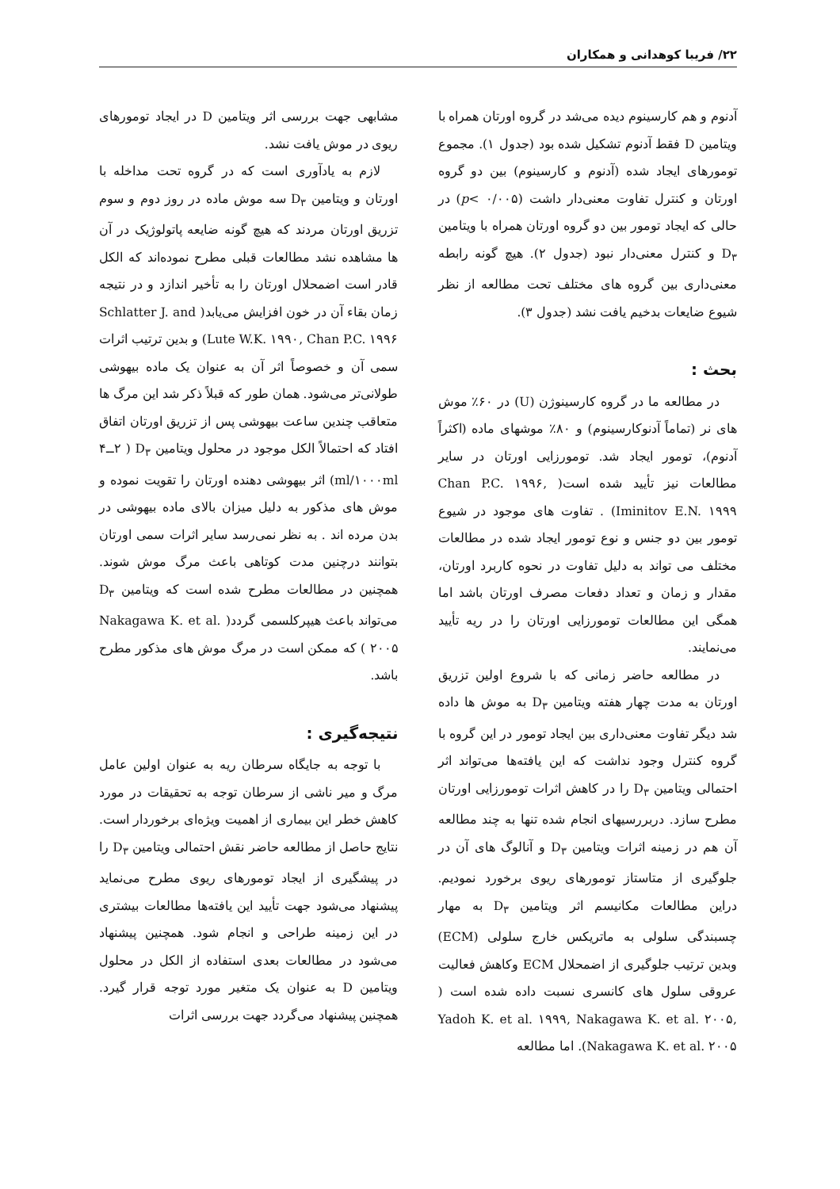۲۲/ فریبا کوهدانی و همکاران
آدنوم و هم کارسینوم دیده می‌شد در گروه اورتان همراه با ویتامین D فقط آدنوم تشکیل شده بود (جدول ۱). مجموع تومورهای ایجاد شده (آدنوم و کارسینوم) بین دو گروه اورتان و کنترل تفاوت معنی‌دار داشت (p< ۰/۰۰۵) در حالی که ایجاد تومور بین دو گروه اورتان همراه با ویتامین D<sub>۳</sub> و کنترل معنی‌دار نبود (جدول ۲). هیچ گونه رابطه معنی‌داری بین گروه های مختلف تحت مطالعه از نظر شیوع ضایعات بدخیم یافت نشد (جدول ۳).
بحث :
در مطالعه ما در گروه کارسینوژن (U) در ۶۰٪ موش های نر (تماماً آدنوکارسینوم) و ۸۰٪ موشهای ماده (اکثراً آدنوم)، تومور ایجاد شد. تومورزایی اورتان در سایر مطالعات نیز تأیید شده است( Chan P.C. ۱۹۹۶, Iminitov E.N. ۱۹۹۹) . تفاوت های موجود در شیوع تومور بین دو جنس و نوع تومور ایجاد شده در مطالعات مختلف می تواند به دلیل تفاوت در نحوه کاربرد اورتان، مقدار و زمان و تعداد دفعات مصرف اورتان باشد اما همگی این مطالعات تومورزایی اورتان را در ریه تأیید می‌نمایند.
در مطالعه حاضر زمانی که با شروع اولین تزریق اورتان به مدت چهار هفته ویتامین D<sub>۳</sub> به موش ها داده شد دیگر تفاوت معنی‌داری بین ایجاد تومور در این گروه با گروه کنترل وجود نداشت که این یافته‌ها می‌تواند اثر احتمالی ویتامین D<sub>۳</sub> را در کاهش اثرات تومورزایی اورتان مطرح سازد. دربررسیهای انجام شده تنها به چند مطالعه آن هم در زمینه اثرات ویتامین D<sub>۳</sub> و آنالوگ های آن در جلوگیری از متاستاز تومورهای ریوی برخورد نمودیم. دراین مطالعات مکانیسم اثر ویتامین D<sub>۳</sub> به مهار چسبندگی سلولی به ماتریکس خارج سلولی (ECM) وبدین ترتیب جلوگیری از اضمحلال ECM وکاهش فعالیت عروقی سلول های کانسری نسبت داده شده است ( Yadoh K. et al. ۱۹۹۹, Nakagawa K. et al. ۲۰۰۵, Nakagawa K. et al. ۲۰۰۵). اما مطالعه
مشابهی جهت بررسی اثر ویتامین D در ایجاد تومورهای ریوی در موش یافت نشد.
لازم به یادآوری است که در گروه تحت مداخله با اورتان و ویتامین D<sub>۳</sub> سه موش ماده در روز دوم و سوم تزریق اورتان مردند که هیچ گونه ضایعه پاتولوژیک در آن ها مشاهده نشد مطالعات قبلی مطرح نموده‌اند که الکل قادر است اضمحلال اورتان را به تأخیر اندازد و در نتیجه زمان بقاء آن در خون افزایش می‌یابد( Schlatter J. and Lute W.K. ۱۹۹۰, Chan P.C. ۱۹۹۶) و بدین ترتیب اثرات سمی آن و خصوصاً اثر آن به عنوان یک ماده بیهوشی طولانی‌تر می‌شود. همان طور که قبلاً ذکر شد این مرگ ها متعاقب چندین ساعت بیهوشی پس از تزریق اورتان اتفاق افتاد که احتمالاً الکل موجود در محلول ویتامین D<sub>۳</sub> ( ۲ــ۴ ml/۱۰۰۰ml) اثر بیهوشی دهنده اورتان را تقویت نموده و موش های مذکور به دلیل میزان بالای ماده بیهوشی در بدن مرده اند . به نظر نمی‌رسد سایر اثرات سمی اورتان بتوانند درچنین مدت کوتاهی باعث مرگ موش شوند. همچنین در مطالعات مطرح شده است که ویتامین D<sub>۳</sub> می‌تواند باعث هیپرکلسمی گردد( Nakagawa K. et al. ۲۰۰۵ ) که ممکن است در مرگ موش های مذکور مطرح باشد.
نتیجه‌گیری :
با توجه به جایگاه سرطان ریه به عنوان اولین عامل مرگ و میر ناشی از سرطان توجه به تحقیقات در مورد کاهش خطر این بیماری از اهمیت ویژه‌ای برخوردار است. نتایج حاصل از مطالعه حاضر نقش احتمالی ویتامین D<sub>۳</sub> را در پیشگیری از ایجاد تومورهای ریوی مطرح می‌نماید پیشنهاد می‌شود جهت تأیید این یافته‌ها مطالعات بیشتری در این زمینه طراحی و انجام شود. همچنین پیشنهاد می‌شود در مطالعات بعدی استفاده از الکل در محلول ویتامین D به عنوان یک متغیر مورد توجه قرار گیرد. همچنین پیشنهاد می‌گردد جهت بررسی اثرات